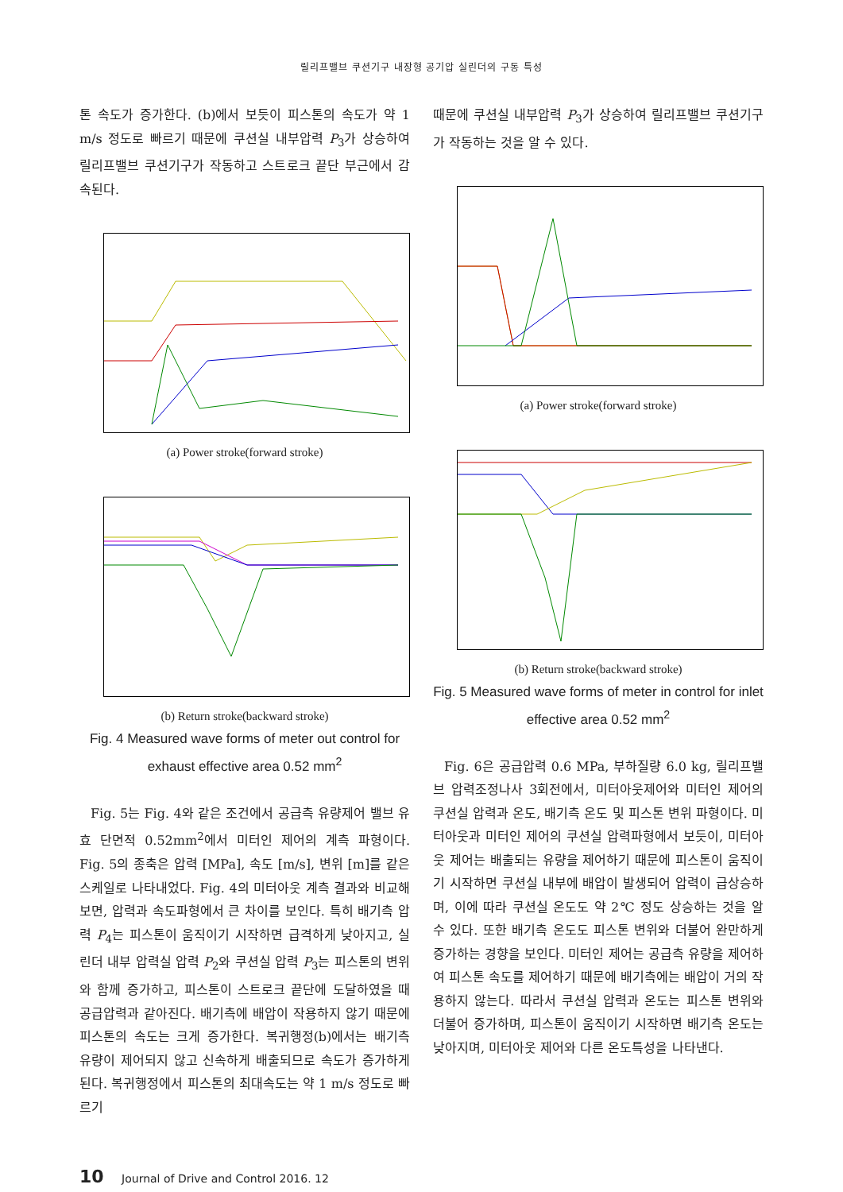릴리프밸브 쿠션기구 내장형 공기압 실린더의 구동 특성
톤 속도가 증가한다. (b)에서 보듯이 피스톤의 속도가 약 1 m/s 정도로 빠르기 때문에 쿠션실 내부압력 P<sub>3</sub>가 상승하여 릴리프밸브 쿠션기구가 작동하고 스트로크 끝단 부근에서 감속된다.
(a) Power stroke(forward stroke)
(b) Return stroke(backward stroke)
Fig. 4 Measured wave forms of meter out control for exhaust effective area 0.52 mm<sup>2</sup>
Fig. 5는 Fig. 4와 같은 조건에서 공급측 유량제어 밸브 유효 단면적 0.52mm<sup>2</sup>에서 미터인 제어의 계측 파형이다. Fig. 5의 종축은 압력 [MPa], 속도 [m/s], 변위 [m]를 같은 스케일로 나타내었다. Fig. 4의 미터아웃 계측 결과와 비교해 보면, 압력과 속도파형에서 큰 차이를 보인다. 특히 배기측 압력 P<sub>4</sub>는 피스톤이 움직이기 시작하면 급격하게 낮아지고, 실린더 내부 압력실 압력 P<sub>2</sub>와 쿠션실 압력 P<sub>3</sub>는 피스톤의 변위와 함께 증가하고, 피스톤이 스트로크 끝단에 도달하였을 때 공급압력과 같아진다. 배기측에 배압이 작용하지 않기 때문에 피스톤의 속도는 크게 증가한다. 복귀행정(b)에서는 배기측 유량이 제어되지 않고 신속하게 배출되므로 속도가 증가하게 된다. 복귀행정에서 피스톤의 최대속도는 약 1 m/s 정도로 빠르기
때문에 쿠션실 내부압력 P<sub>3</sub>가 상승하여 릴리프밸브 쿠션기구가 작동하는 것을 알 수 있다.
(a) Power stroke(forward stroke)
(b) Return stroke(backward stroke)
Fig. 5 Measured wave forms of meter in control for inlet effective area 0.52 mm<sup>2</sup>
Fig. 6은 공급압력 0.6 MPa, 부하질량 6.0 kg, 릴리프밸브 압력조정나사 3회전에서, 미터아웃제어와 미터인 제어의 쿠션실 압력과 온도, 배기측 온도 및 피스톤 변위 파형이다. 미터아웃과 미터인 제어의 쿠션실 압력파형에서 보듯이, 미터아웃 제어는 배출되는 유량을 제어하기 때문에 피스톤이 움직이기 시작하면 쿠션실 내부에 배압이 발생되어 압력이 급상승하며, 이에 따라 쿠션실 온도도 약 2℃ 정도 상승하는 것을 알 수 있다. 또한 배기측 온도도 피스톤 변위와 더불어 완만하게 증가하는 경향을 보인다. 미터인 제어는 공급측 유량을 제어하여 피스톤 속도를 제어하기 때문에 배기측에는 배압이 거의 작용하지 않는다. 따라서 쿠션실 압력과 온도는 피스톤 변위와 더불어 증가하며, 피스톤이 움직이기 시작하면 배기측 온도는 낮아지며, 미터아웃 제어와 다른 온도특성을 나타낸다.
10 Journal of Drive and Control 2016. 12